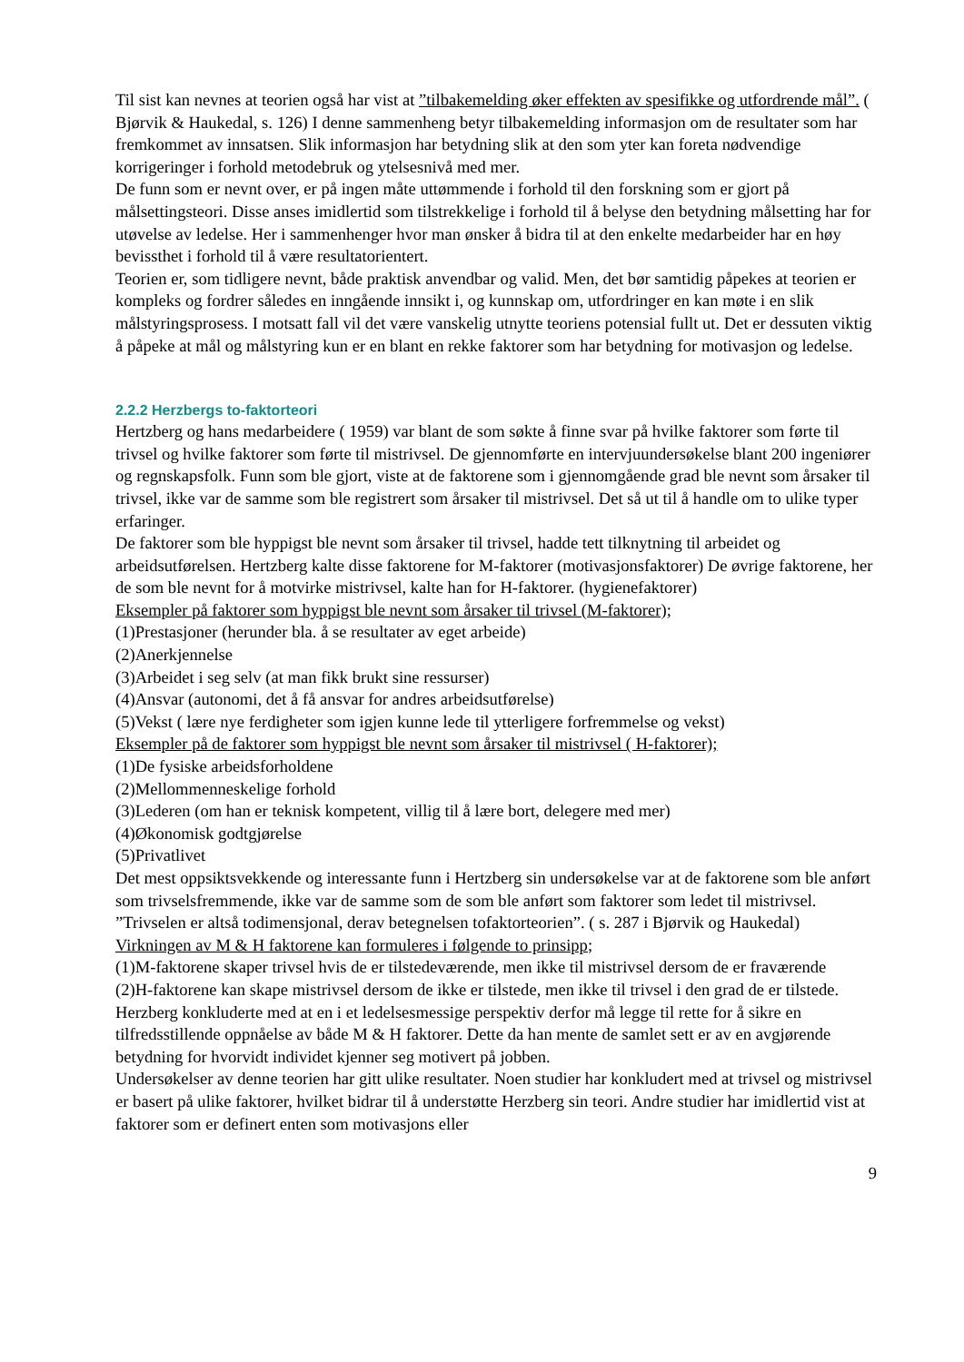Til sist kan nevnes at teorien også har vist at ”tilbakemelding øker effekten av spesifikke og utfordrende mål”. ( Bjørvik & Haukedal, s. 126) I denne sammenheng betyr tilbakemelding informasjon om de resultater som har fremkommet av innsatsen. Slik informasjon har betydning slik at den som yter kan foreta nødvendige korrigeringer i forhold metodebruk og ytelsesnivå med mer.
De funn som er nevnt over, er på ingen måte uttømmende i forhold til den forskning som er gjort på målsettingsteori. Disse anses imidlertid som tilstrekkelige i forhold til å belyse den betydning målsetting har for utøvelse av ledelse. Her i sammenhenger hvor man ønsker å bidra til at den enkelte medarbeider har en høy bevissthet i forhold til å være resultatorientert.
Teorien er, som tidligere nevnt, både praktisk anvendbar og valid. Men, det bør samtidig påpekes at teorien er kompleks og fordrer således en inngående innsikt i, og kunnskap om, utfordringer en kan møte i en slik målstyringsprosess. I motsatt fall vil det være vanskelig utnytte teoriens potensial fullt ut. Det er dessuten viktig å påpeke at mål og målstyring kun er en blant en rekke faktorer som har betydning for motivasjon og ledelse.
2.2.2 Herzbergs to-faktorteori
Hertzberg og hans medarbeidere ( 1959) var blant de som søkte å finne svar på hvilke faktorer som førte til trivsel og hvilke faktorer som førte til mistrivsel. De gjennomførte en intervjuundersøkelse blant 200 ingeniører og regnskapsfolk. Funn som ble gjort, viste at de faktorene som i gjennomgående grad ble nevnt som årsaker til trivsel, ikke var de samme som ble registrert som årsaker til mistrivsel. Det så ut til å handle om to ulike typer erfaringer.
De faktorer som ble hyppigst ble nevnt som årsaker til trivsel, hadde tett tilknytning til arbeidet og arbeidsutførelsen. Hertzberg kalte disse faktorene for M-faktorer (motivasjonsfaktorer) De øvrige faktorene, her de som ble nevnt for å motvirke mistrivsel, kalte han for H-faktorer. (hygienefaktorer)
Eksempler på faktorer som hyppigst ble nevnt som årsaker til trivsel (M-faktorer);
(1)Prestasjoner (herunder bla. å se resultater av eget arbeide)
(2)Anerkjennelse
(3)Arbeidet i seg selv (at man fikk brukt sine ressurser)
(4)Ansvar (autonomi, det å få ansvar for andres arbeidsutførelse)
(5)Vekst ( lære nye ferdigheter som igjen kunne lede til ytterligere forfremmelse og vekst)
Eksempler på de faktorer som hyppigst ble nevnt som årsaker til mistrivsel ( H-faktorer);
(1)De fysiske arbeidsforholdene
(2)Mellommenneskelige forhold
(3)Lederen (om han er teknisk kompetent, villig til å lære bort, delegere med mer)
(4)Økonomisk godtgjørelse
(5)Privatlivet
Det mest oppsiktsvekkende og interessante funn i Hertzberg sin undersøkelse var at de faktorene som ble anført som trivselsfremmende, ikke var de samme som de som ble anført som faktorer som ledet til mistrivsel. ”Trivselen er altså todimensjonal, derav betegnelsen tofaktorteorien”. ( s. 287 i Bjørvik og Haukedal)
Virkningen av M & H faktorene kan formuleres i følgende to prinsipp;
(1)M-faktorene skaper trivsel hvis de er tilstedeværende, men ikke til mistrivsel dersom de er fraværende
(2)H-faktorene kan skape mistrivsel dersom de ikke er tilstede, men ikke til trivsel i den grad de er tilstede.
Herzberg konkluderte med at en i et ledelsesmessige perspektiv derfor må legge til rette for å sikre en tilfredsstillende oppnåelse av både M & H faktorer. Dette da han mente de samlet sett er av en avgjørende betydning for hvorvidt individet kjenner seg motivert på jobben.
Undersøkelser av denne teorien har gitt ulike resultater. Noen studier har konkludert med at trivsel og mistrivsel er basert på ulike faktorer, hvilket bidrar til å understøtte Herzberg sin teori. Andre studier har imidlertid vist at faktorer som er definert enten som motivasjons eller
9